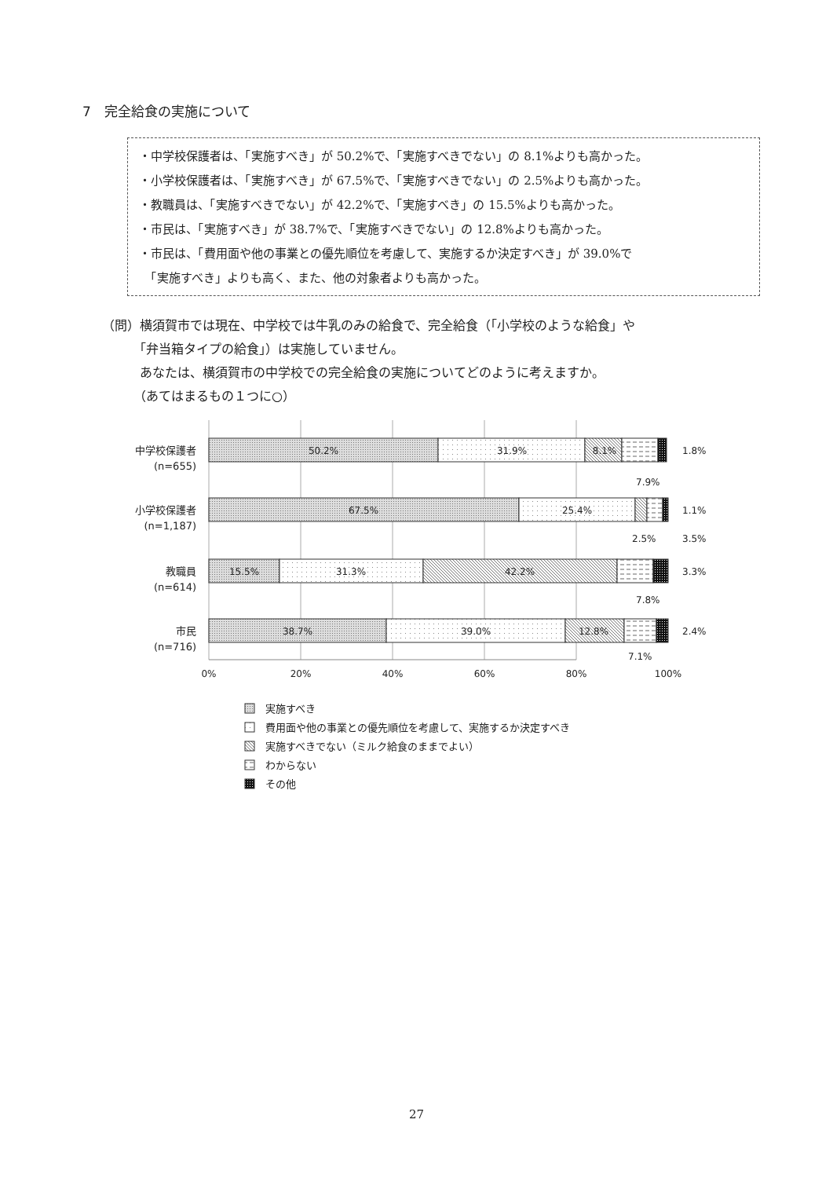7　完全給食の実施について
・中学校保護者は、「実施すべき」が 50.2%で、「実施すべきでない」の 8.1%よりも高かった。
・小学校保護者は、「実施すべき」が 67.5%で、「実施すべきでない」の 2.5%よりも高かった。
・教職員は、「実施すべきでない」が 42.2%で、「実施すべき」の 15.5%よりも高かった。
・市民は、「実施すべき」が 38.7%で、「実施すべきでない」の 12.8%よりも高かった。
・市民は、「費用面や他の事業との優先順位を考慮して、実施するか決定すべき」が 39.0%で
　「実施すべき」よりも高く、また、他の対象者よりも高かった。
（問）横須賀市では現在、中学校では牛乳のみの給食で、完全給食（「小学校のような給食」や
　　　「弁当箱タイプの給食」）は実施していません。
　　　あなたは、横須賀市の中学校での完全給食の実施についてどのように考えますか。
　　　（あてはまるもの１つに○）
50.2%
31.9%
8.1%
67.5%
25.4%
15.5%
31.3%
42.2%
38.7%
39.0%
12.8%
1.8%
7.9%
1.1%
3.5%
2.5%
3.3%
7.8%
2.4%
7.1%
中学校保護者
(n=655)
小学校保護者
(n=1,187)
教職員
(n=614)
市民
(n=716)
0%
20%
40%
60%
80%
100%
実施すべき
費用面や他の事業との優先順位を考慮して、実施するか決定すべき
実施すべきでない（ミルク給食のままでよい）
わからない
その他
27